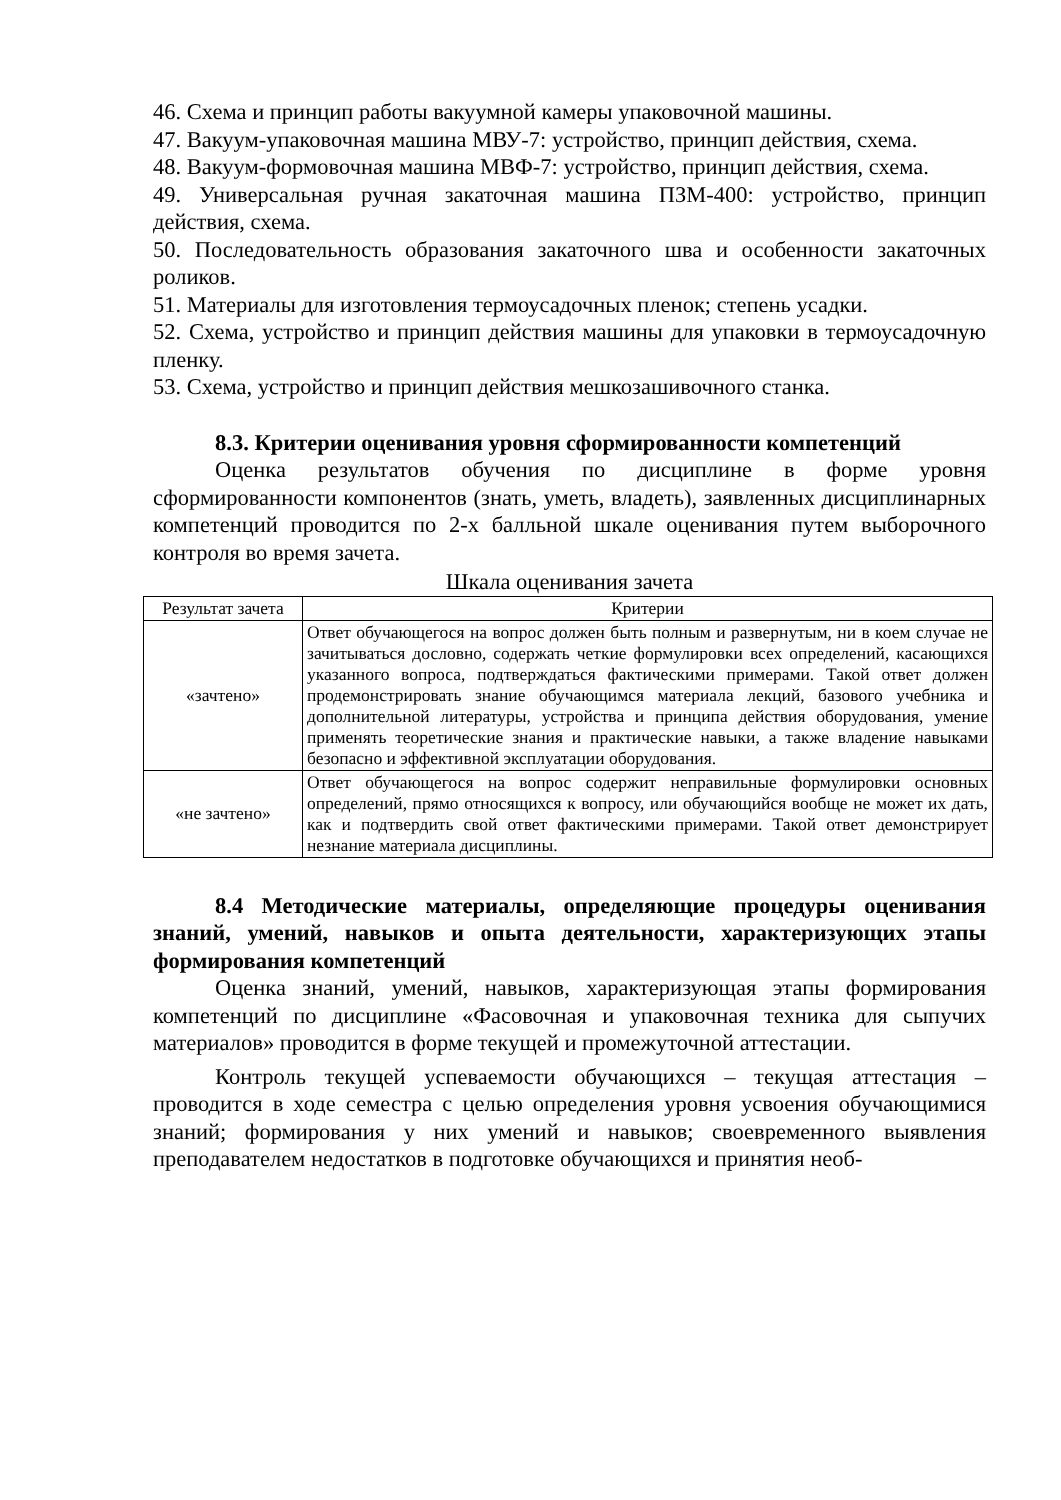46. Схема и принцип работы вакуумной камеры упаковочной машины.
47. Вакуум-упаковочная машина МВУ-7: устройство, принцип действия, схема.
48. Вакуум-формовочная машина МВФ-7: устройство, принцип действия, схема.
49. Универсальная ручная закаточная машина ПЗМ-400: устройство, принцип действия, схема.
50. Последовательность образования закаточного шва и особенности закаточных роликов.
51. Материалы для изготовления термоусадочных пленок; степень усадки.
52. Схема, устройство и принцип действия машины для упаковки в термоусадочную пленку.
53. Схема, устройство и принцип действия мешкозашивочного станка.
8.3. Критерии оценивания уровня сформированности компетенций
Оценка результатов обучения по дисциплине в форме уровня сформированности компонентов (знать, уметь, владеть), заявленных дисциплинарных компетенций проводится по 2-х балльной шкале оценивания путем выборочного контроля во время зачета.
Шкала оценивания зачета
| Результат зачета | Критерии |
| --- | --- |
| «зачтено» | Ответ обучающегося на вопрос должен быть полным и развернутым, ни в коем случае не зачитываться дословно, содержать четкие формулировки всех определений, касающихся указанного вопроса, подтверждаться фактическими примерами. Такой ответ должен продемонстрировать знание обучающимся материала лекций, базового учебника и дополнительной литературы, устройства и принципа действия оборудования, умение применять теоретические знания и практические навыки, а также владение навыками безопасно и эффективной эксплуатации оборудования. |
| «не зачтено» | Ответ обучающегося на вопрос содержит неправильные формулировки основных определений, прямо относящихся к вопросу, или обучающийся вообще не может их дать, как и подтвердить свой ответ фактическими примерами. Такой ответ демонстрирует незнание материала дисциплины. |
8.4 Методические материалы, определяющие процедуры оценивания знаний, умений, навыков и опыта деятельности, характеризующих этапы формирования компетенций
Оценка знаний, умений, навыков, характеризующая этапы формирования компетенций по дисциплине «Фасовочная и упаковочная техника для сыпучих материалов» проводится в форме текущей и промежуточной аттестации.
Контроль текущей успеваемости обучающихся – текущая аттестация – проводится в ходе семестра с целью определения уровня усвоения обучающимися знаний; формирования у них умений и навыков; своевременного выявления преподавателем недостатков в подготовке обучающихся и принятия необ-